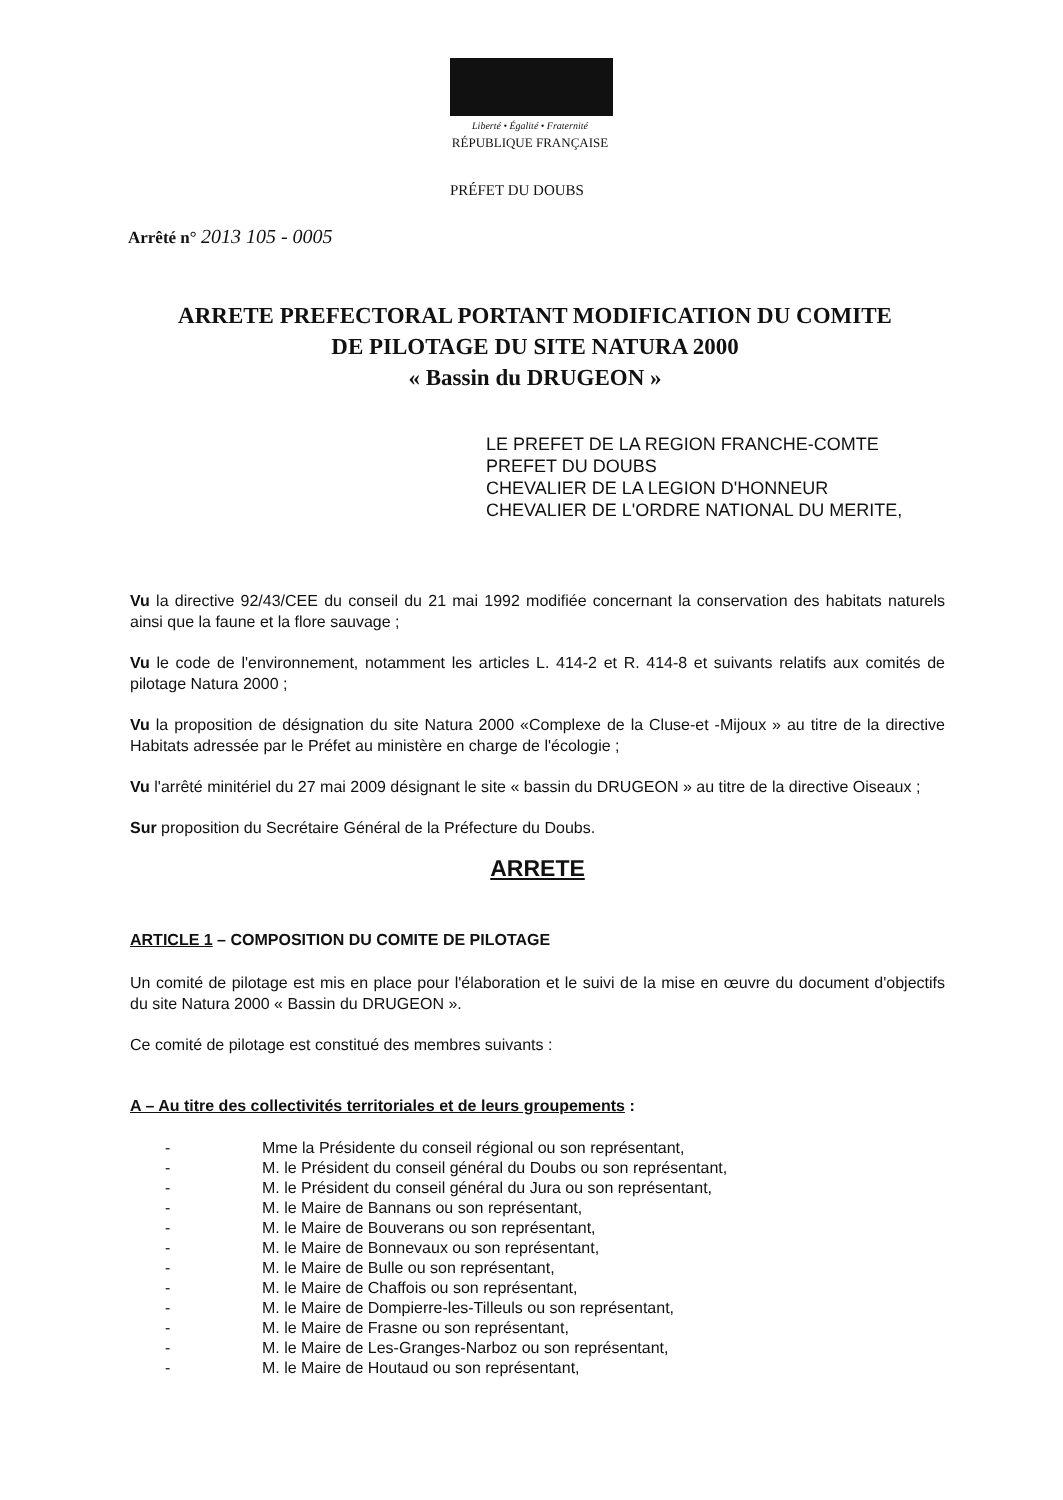Liberté • Égalité • Fraternité
RÉPUBLIQUE FRANÇAISE
PRÉFET DU DOUBS
Arrêté n° 2013 105 - 0005
ARRETE PREFECTORAL PORTANT MODIFICATION DU COMITE
DE PILOTAGE DU SITE NATURA 2000
« Bassin du DRUGEON »
LE PREFET DE LA REGION FRANCHE-COMTE
PREFET DU DOUBS
CHEVALIER DE LA LEGION D'HONNEUR
CHEVALIER DE L'ORDRE NATIONAL DU MERITE,
Vu la directive 92/43/CEE du conseil du 21 mai 1992 modifiée concernant la conservation des habitats naturels ainsi que la faune et la flore sauvage ;
Vu le code de l'environnement, notamment les articles L. 414-2 et R. 414-8 et suivants relatifs aux comités de pilotage Natura 2000 ;
Vu la proposition de désignation du site Natura 2000 «Complexe de la Cluse-et -Mijoux » au titre de la directive Habitats adressée par le Préfet au ministère en charge de l'écologie ;
Vu l'arrêté minitériel du 27 mai 2009 désignant le site « bassin du DRUGEON » au titre de la directive Oiseaux ;
Sur proposition du Secrétaire Général de la Préfecture du Doubs.
ARRETE
ARTICLE 1 – COMPOSITION DU COMITE DE PILOTAGE
Un comité de pilotage est mis en place pour l'élaboration et le suivi de la mise en œuvre du document d'objectifs du site Natura 2000 « Bassin du DRUGEON ».
Ce comité de pilotage est constitué des membres suivants :
A – Au titre des collectivités territoriales et de leurs groupements :
- Mme la Présidente du conseil régional ou son représentant,
- M. le Président du conseil général du Doubs ou son représentant,
- M. le Président du conseil général du Jura ou son représentant,
- M. le Maire de Bannans ou son représentant,
- M. le Maire de Bouverans ou son représentant,
- M. le Maire de Bonnevaux ou son représentant,
- M. le Maire de Bulle ou son représentant,
- M. le Maire de Chaffois ou son représentant,
- M. le Maire de Dompierre-les-Tilleuls ou son représentant,
- M. le Maire de Frasne ou son représentant,
- M. le Maire de Les-Granges-Narboz ou son représentant,
- M. le Maire de Houtaud ou son représentant,